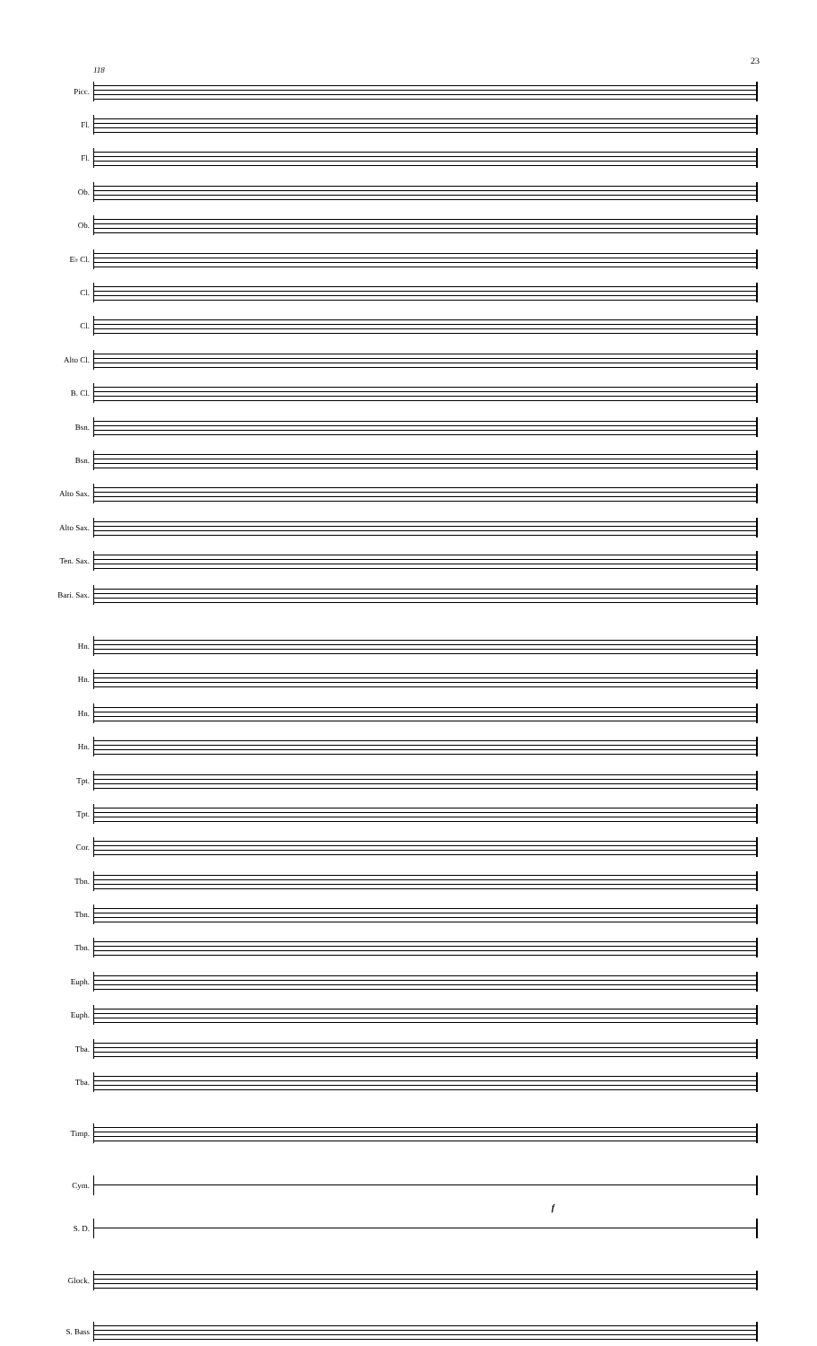23
118
Picc.
Fl.
Fl.
Ob.
Ob.
E♭ Cl.
Cl.
Cl.
Alto Cl.
B. Cl.
Bsn.
Bsn.
Alto Sax.
Alto Sax.
Ten. Sax.
Bari. Sax.
Hn.
Hn.
Hn.
Hn.
Tpt.
Tpt.
Cor.
Tbn.
Tbn.
Tbn.
Euph.
Euph.
Tba.
Tba.
Timp.
Cym.
f
S. D.
Glock.
S. Bass